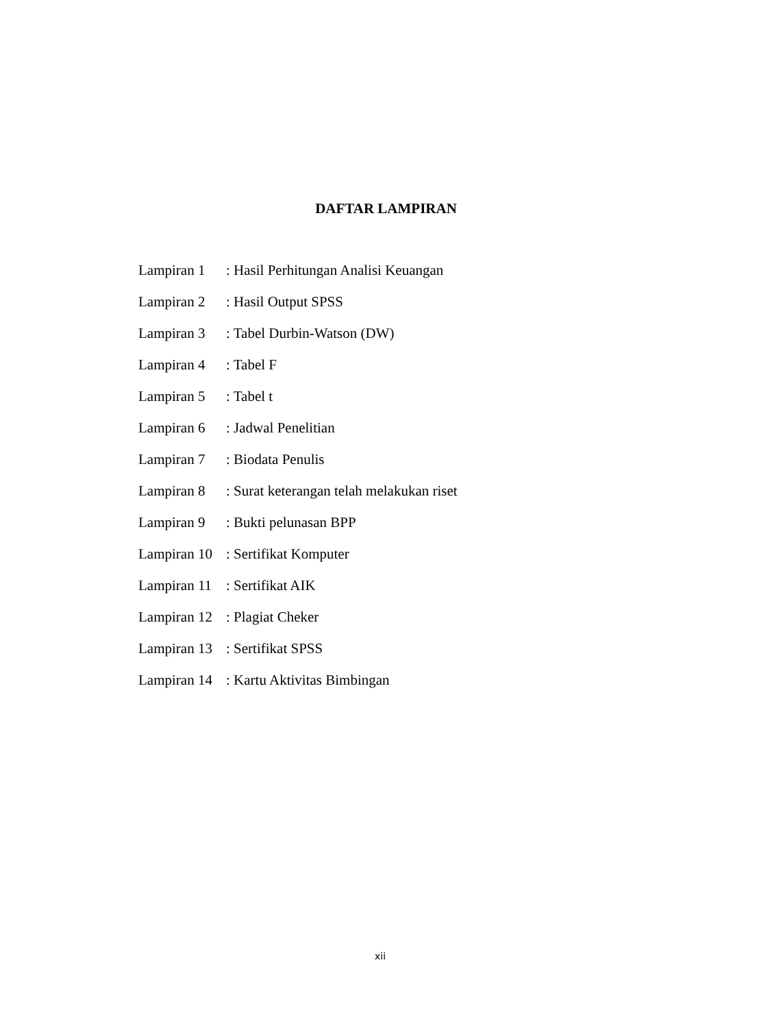DAFTAR LAMPIRAN
Lampiran 1: Hasil Perhitungan Analisi Keuangan
Lampiran 2: Hasil Output SPSS
Lampiran 3: Tabel Durbin-Watson (DW)
Lampiran 4: Tabel F
Lampiran 5: Tabel t
Lampiran 6: Jadwal Penelitian
Lampiran 7: Biodata Penulis
Lampiran 8: Surat keterangan telah melakukan riset
Lampiran 9: Bukti pelunasan BPP
Lampiran 10: Sertifikat Komputer
Lampiran 11: Sertifikat AIK
Lampiran 12: Plagiat Cheker
Lampiran 13: Sertifikat SPSS
Lampiran 14: Kartu Aktivitas Bimbingan
xii